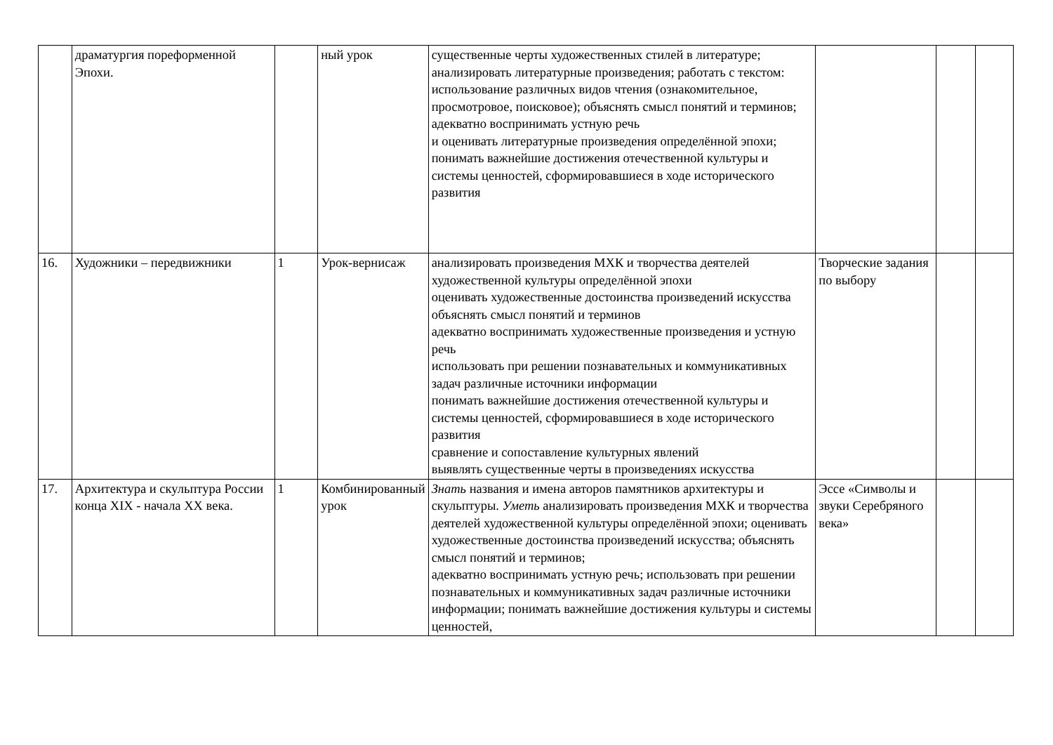| | драматургия пореформенной Эпохи. | | ный урок | существенные черты художественных стилей в литературе; анализировать литературные произведения; работать с текстом: использование различных видов чтения (ознакомительное, просмотровое, поисковое); объяснять смысл понятий и терминов; адекватно воспринимать устную речь и оценивать литературные произведения определённой эпохи; понимать важнейшие достижения отечественной культуры и системы ценностей, сформировавшиеся в ходе исторического развития | | | |
| 16. | Художники – передвижники | 1 | Урок-вернисаж | анализировать произведения МХК и творчества деятелей художественной культуры определённой эпохи оценивать художественные достоинства произведений искусства объяснять смысл понятий и терминов адекватно воспринимать художественные произведения и устную речь использовать при решении познавательных и коммуникативных задач различные источники информации понимать важнейшие достижения отечественной культуры и системы ценностей, сформировавшиеся в ходе исторического развития сравнение и сопоставление культурных явлений выявлять существенные черты в произведениях искусства | Творческие задания по выбору | | |
| 17. | Архитектура и скульптура России конца XIX - начала XX века. | 1 | Комбинированный урок | Знать названия и имена авторов памятников архитектуры и скульптуры. Уметь анализировать произведения МХК и творчества деятелей художественной культуры определённой эпохи; оценивать художественные достоинства произведений искусства; объяснять смысл понятий и терминов; адекватно воспринимать устную речь; использовать при решении познавательных и коммуникативных задач различные источники информации; понимать важнейшие достижения культуры и системы ценностей, | Эссе «Символы и звуки Серебряного века» | | |